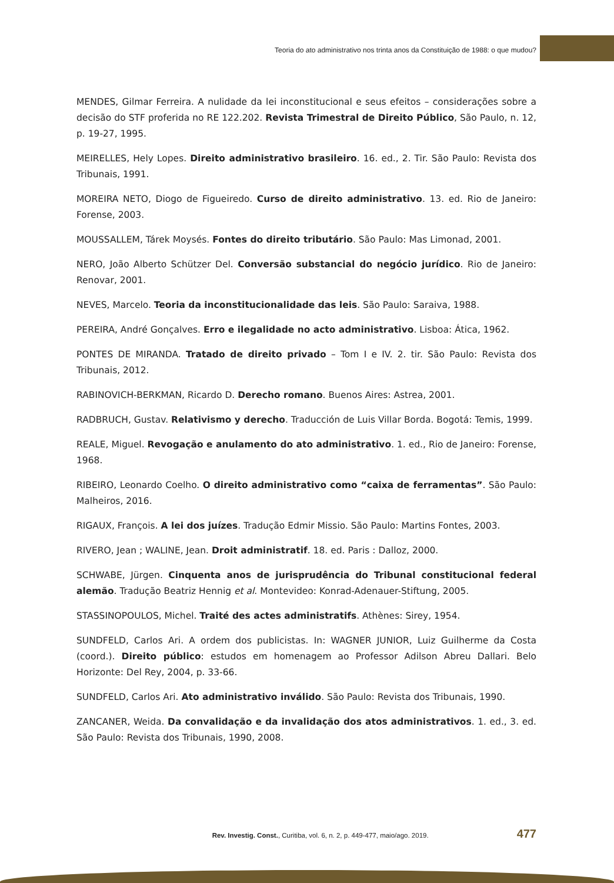Teoria do ato administrativo nos trinta anos da Constituição de 1988: o que mudou?
MENDES, Gilmar Ferreira. A nulidade da lei inconstitucional e seus efeitos – considerações sobre a decisão do STF proferida no RE 122.202. Revista Trimestral de Direito Público, São Paulo, n. 12, p. 19-27, 1995.
MEIRELLES, Hely Lopes. Direito administrativo brasileiro. 16. ed., 2. Tir. São Paulo: Revista dos Tribunais, 1991.
MOREIRA NETO, Diogo de Figueiredo. Curso de direito administrativo. 13. ed. Rio de Janeiro: Forense, 2003.
MOUSSALLEM, Tárek Moysés. Fontes do direito tributário. São Paulo: Mas Limonad, 2001.
NERO, João Alberto Schützer Del. Conversão substancial do negócio jurídico. Rio de Janeiro: Renovar, 2001.
NEVES, Marcelo. Teoria da inconstitucionalidade das leis. São Paulo: Saraiva, 1988.
PEREIRA, André Gonçalves. Erro e ilegalidade no acto administrativo. Lisboa: Ática, 1962.
PONTES DE MIRANDA. Tratado de direito privado – Tom I e IV. 2. tir. São Paulo: Revista dos Tribunais, 2012.
RABINOVICH-BERKMAN, Ricardo D. Derecho romano. Buenos Aires: Astrea, 2001.
RADBRUCH, Gustav. Relativismo y derecho. Traducción de Luis Villar Borda. Bogotá: Temis, 1999.
REALE, Miguel. Revogação e anulamento do ato administrativo. 1. ed., Rio de Janeiro: Forense, 1968.
RIBEIRO, Leonardo Coelho. O direito administrativo como “caixa de ferramentas”. São Paulo: Malheiros, 2016.
RIGAUX, François. A lei dos juízes. Tradução Edmir Missio. São Paulo: Martins Fontes, 2003.
RIVERO, Jean ; WALINE, Jean. Droit administratif. 18. ed. Paris : Dalloz, 2000.
SCHWABE, Jürgen. Cinquenta anos de jurisprudência do Tribunal constitucional federal alemão. Tradução Beatriz Hennig et al. Montevideo: Konrad-Adenauer-Stiftung, 2005.
STASSINOPOULOS, Michel. Traité des actes administratifs. Athènes: Sirey, 1954.
SUNDFELD, Carlos Ari. A ordem dos publicistas. In: WAGNER JUNIOR, Luiz Guilherme da Costa (coord.). Direito público: estudos em homenagem ao Professor Adilson Abreu Dallari. Belo Horizonte: Del Rey, 2004, p. 33-66.
SUNDFELD, Carlos Ari. Ato administrativo inválido. São Paulo: Revista dos Tribunais, 1990.
ZANCANER, Weida. Da convalidação e da invalidação dos atos administrativos. 1. ed., 3. ed. São Paulo: Revista dos Tribunais, 1990, 2008.
Rev. Investig. Const., Curitiba, vol. 6, n. 2, p. 449-477, maio/ago. 2019. 477